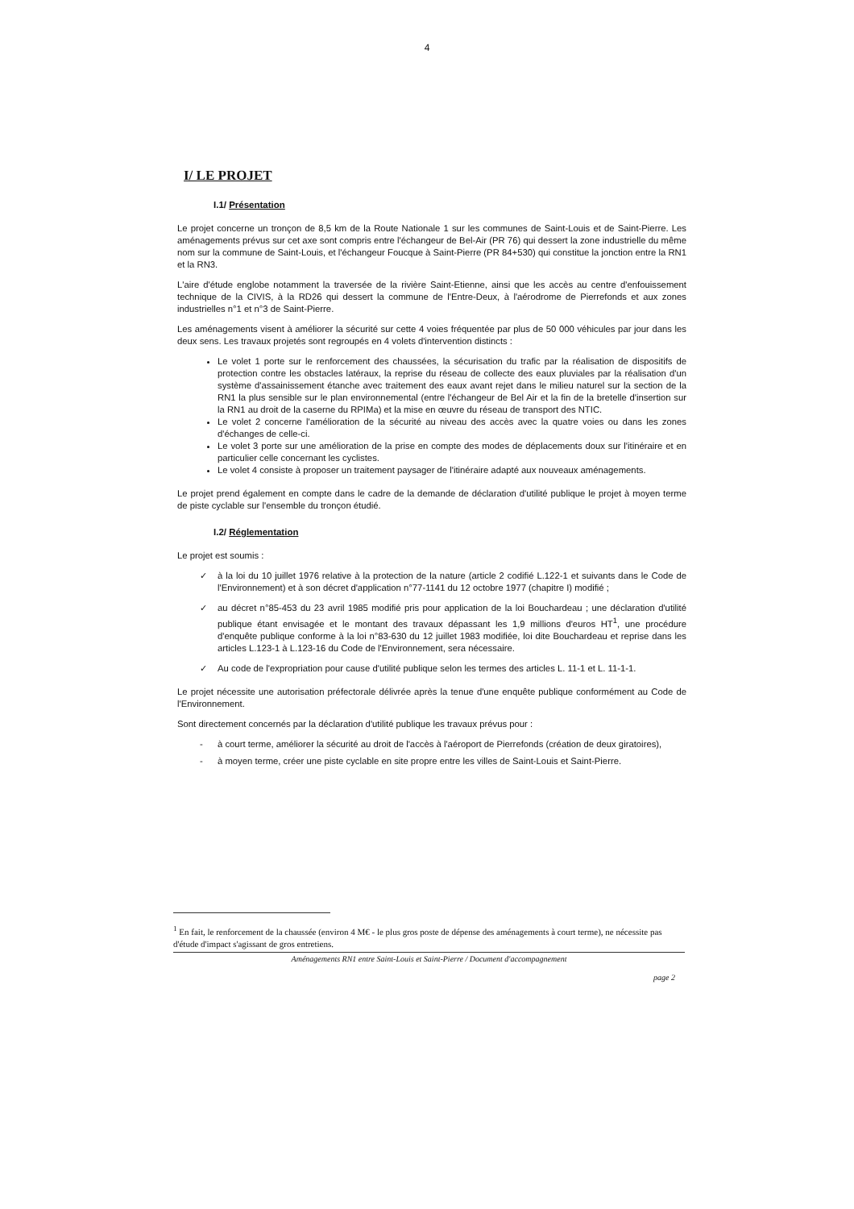4
I/ LE PROJET
I.1/ Présentation
Le projet concerne un tronçon de 8,5 km de la Route Nationale 1 sur les communes de Saint-Louis et de Saint-Pierre. Les aménagements prévus sur cet axe sont compris entre l'échangeur de Bel-Air (PR 76) qui dessert la zone industrielle du même nom sur la commune de Saint-Louis, et l'échangeur Foucque à Saint-Pierre (PR 84+530) qui constitue la jonction entre la RN1 et la RN3.
L'aire d'étude englobe notamment la traversée de la rivière Saint-Etienne, ainsi que les accès au centre d'enfouissement technique de la CIVIS, à la RD26 qui dessert la commune de l'Entre-Deux, à l'aérodrome de Pierrefonds et aux zones industrielles n°1 et n°3 de Saint-Pierre.
Les aménagements visent à améliorer la sécurité sur cette 4 voies fréquentée par plus de 50 000 véhicules par jour dans les deux sens. Les travaux projetés sont regroupés en 4 volets d'intervention distincts :
Le volet 1 porte sur le renforcement des chaussées, la sécurisation du trafic par la réalisation de dispositifs de protection contre les obstacles latéraux, la reprise du réseau de collecte des eaux pluviales par la réalisation d'un système d'assainissement étanche avec traitement des eaux avant rejet dans le milieu naturel sur la section de la RN1 la plus sensible sur le plan environnemental (entre l'échangeur de Bel Air et la fin de la bretelle d'insertion sur la RN1 au droit de la caserne du RPIMa) et la mise en œuvre du réseau de transport des NTIC.
Le volet 2 concerne l'amélioration de la sécurité au niveau des accès avec la quatre voies ou dans les zones d'échanges de celle-ci.
Le volet 3 porte sur une amélioration de la prise en compte des modes de déplacements doux sur l'itinéraire et en particulier celle concernant les cyclistes.
Le volet 4 consiste à proposer un traitement paysager de l'itinéraire adapté aux nouveaux aménagements.
Le projet prend également en compte dans le cadre de la demande de déclaration d'utilité publique le projet à moyen terme de piste cyclable sur l'ensemble du tronçon étudié.
I.2/ Réglementation
Le projet est soumis :
✓ à la loi du 10 juillet 1976 relative à la protection de la nature (article 2 codifié L.122-1 et suivants dans le Code de l'Environnement) et à son décret d'application n°77-1141 du 12 octobre 1977 (chapitre I) modifié ;
✓ au décret n°85-453 du 23 avril 1985 modifié pris pour application de la loi Bouchardeau ; une déclaration d'utilité publique étant envisagée et le montant des travaux dépassant les 1,9 millions d'euros HT<sup>1</sup>, une procédure d'enquête publique conforme à la loi n°83-630 du 12 juillet 1983 modifiée, loi dite Bouchardeau et reprise dans les articles L.123-1 à L.123-16 du Code de l'Environnement, sera nécessaire.
✓ Au code de l'expropriation pour cause d'utilité publique selon les termes des articles L. 11-1 et L. 11-1-1.
Le projet nécessite une autorisation préfectorale délivrée après la tenue d'une enquête publique conformément au Code de l'Environnement.
Sont directement concernés par la déclaration d'utilité publique les travaux prévus pour :
- à court terme, améliorer la sécurité au droit de l'accès à l'aéroport de Pierrefonds (création de deux giratoires),
- à moyen terme, créer une piste cyclable en site propre entre les villes de Saint-Louis et Saint-Pierre.
<sup>1</sup> En fait, le renforcement de la chaussée (environ 4 M€ - le plus gros poste de dépense des aménagements à court terme), ne nécessite pas d'étude d'impact s'agissant de gros entretiens.
Aménagements RN1 entre Saint-Louis et Saint-Pierre / Document d'accompagnement
page 2